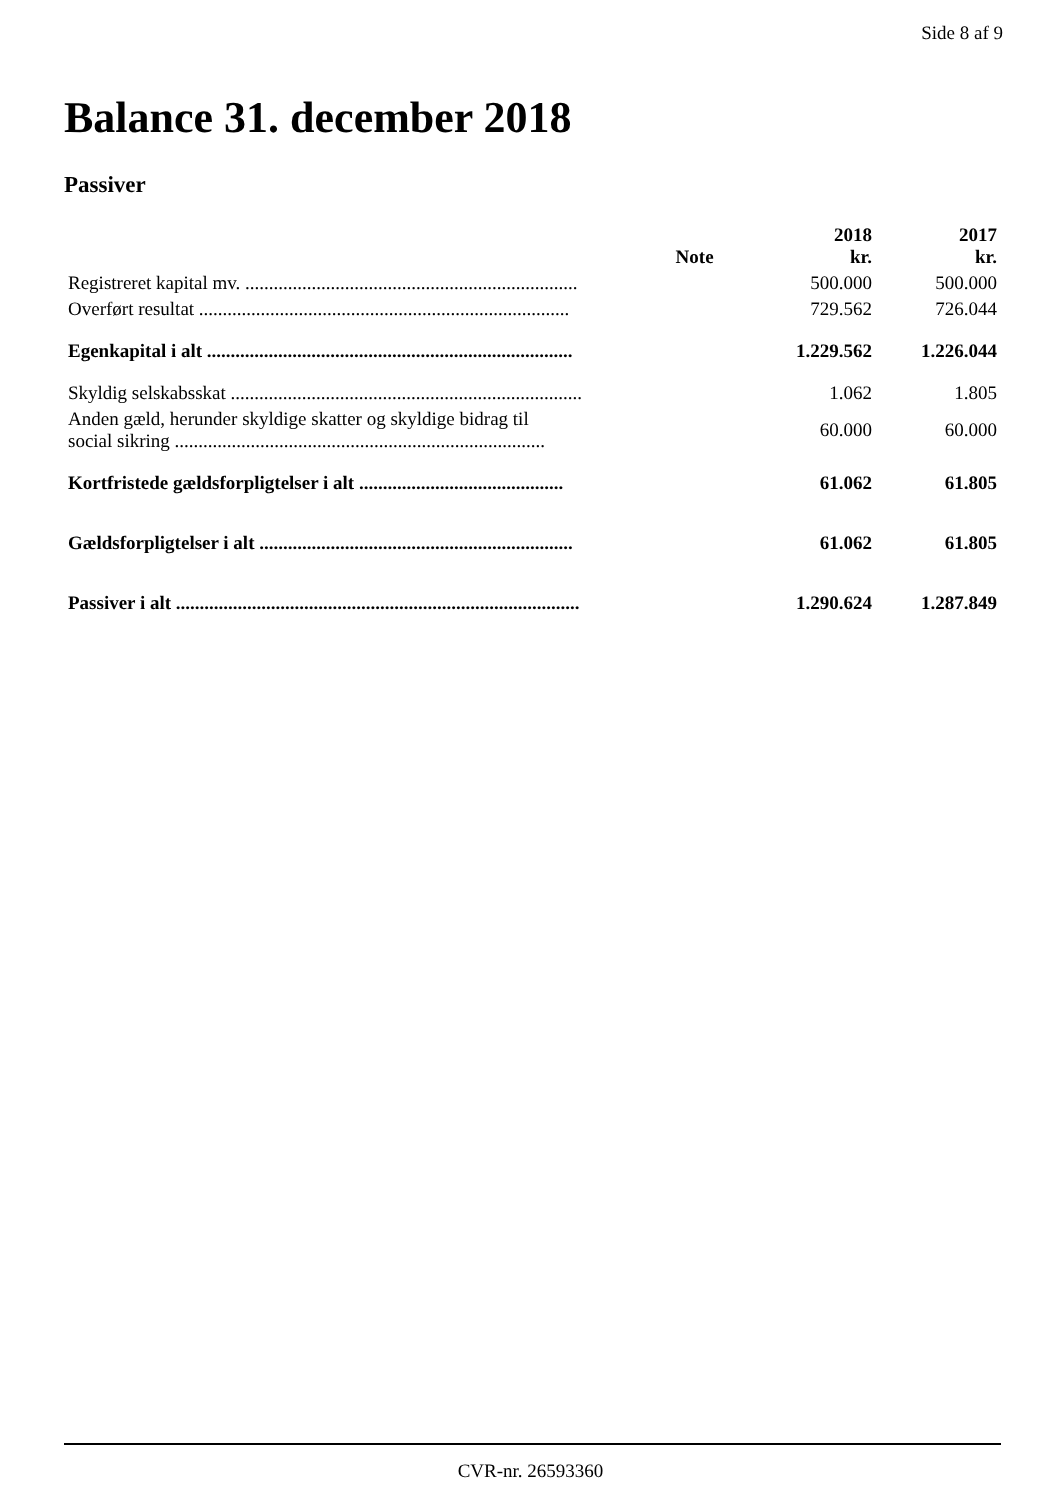Side 8 af 9
Balance 31. december 2018
Passiver
| | Note | 2018 kr. | 2017 kr. |
| --- | --- | --- | --- |
| Registreret kapital mv. ...................................................................... | | 500.000 | 500.000 |
| Overført resultat .............................................................................. | | 729.562 | 726.044 |
| Egenkapital i alt ............................................................................. | | 1.229.562 | 1.226.044 |
| Skyldig selskabsskat .......................................................................... | | 1.062 | 1.805 |
| Anden gæld, herunder skyldige skatter og skyldige bidrag til social sikring .............................................................................. | | 60.000 | 60.000 |
| Kortfristede gældsforpligtelser i alt ........................................... | | 61.062 | 61.805 |
| Gældsforpligtelser i alt .................................................................. | | 61.062 | 61.805 |
| Passiver i alt ..................................................................................... | | 1.290.624 | 1.287.849 |
CVR-nr. 26593360